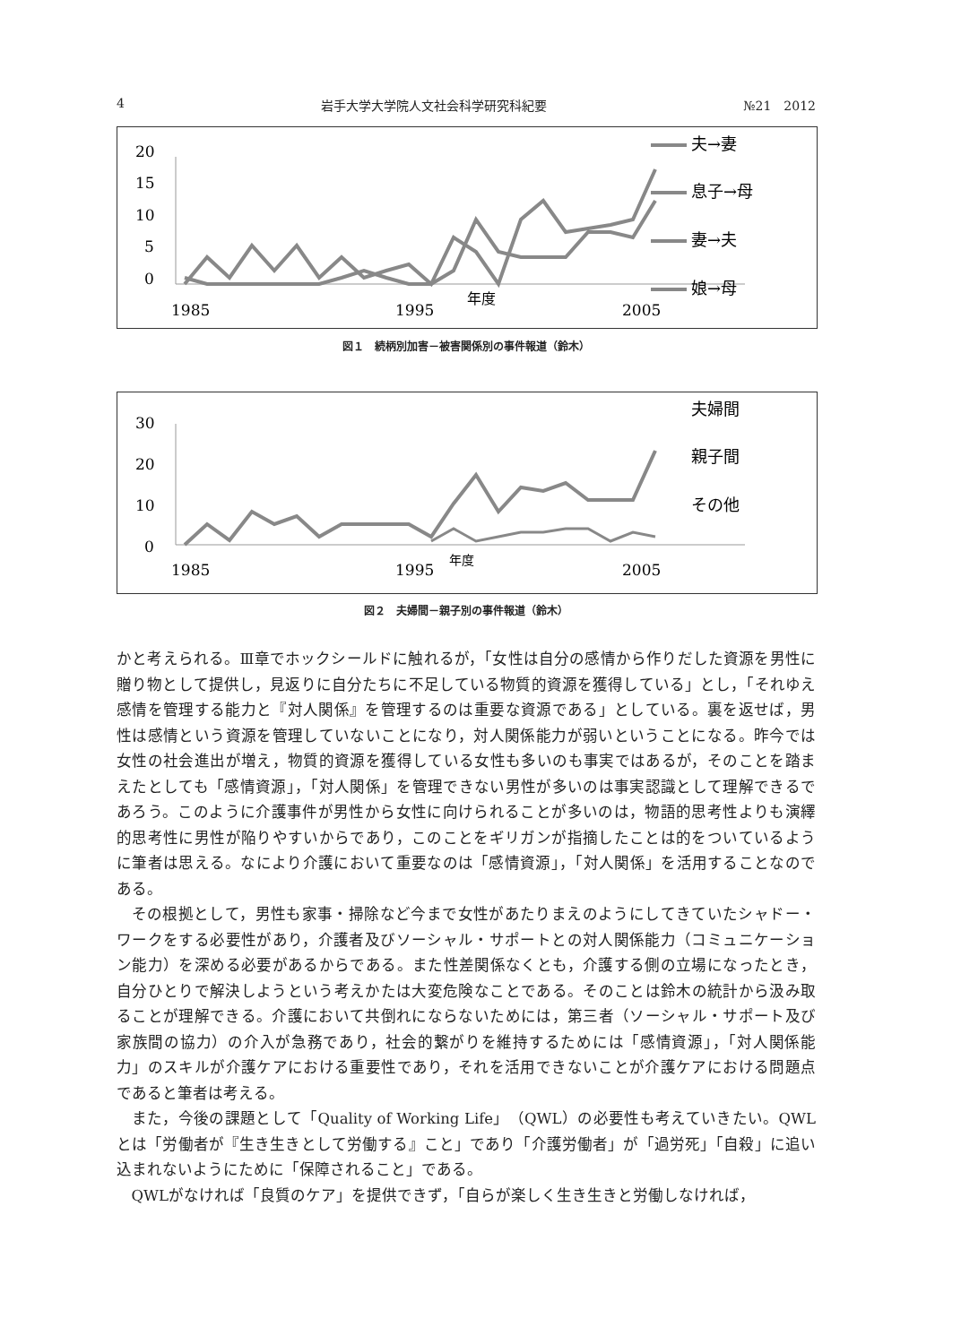4 岩手大学大学院人文社会科学研究科紀要 №21　2012
20
15
10
5
0
1985
1995
2005
年度
夫→妻
息子→母
妻→夫
娘→母
図１　続柄別加害－被害関係別の事件報道（鈴木）
30
20
10
0
1985
1995
2005
年度
夫婦間
親子間
その他
図２　夫婦間－親子別の事件報道（鈴木）
かと考えられる。Ⅲ章でホックシールドに触れるが，「女性は自分の感情から作りだした資源を男性に贈り物として提供し，見返りに自分たちに不足している物質的資源を獲得している」とし，「それゆえ感情を管理する能力と『対人関係』を管理するのは重要な資源である」としている。裏を返せば，男性は感情という資源を管理していないことになり，対人関係能力が弱いということになる。昨今では女性の社会進出が増え，物質的資源を獲得している女性も多いのも事実ではあるが，そのことを踏まえたとしても「感情資源」，「対人関係」を管理できない男性が多いのは事実認識として理解できるであろう。このように介護事件が男性から女性に向けられることが多いのは，物語的思考性よりも演繹的思考性に男性が陥りやすいからであり，このことをギリガンが指摘したことは的をついているように筆者は思える。なにより介護において重要なのは「感情資源」，「対人関係」を活用することなのである。
その根拠として，男性も家事・掃除など今まで女性があたりまえのようにしてきていたシャドー・ワークをする必要性があり，介護者及びソーシャル・サポートとの対人関係能力（コミュニケーション能力）を深める必要があるからである。また性差関係なくとも，介護する側の立場になったとき，自分ひとりで解決しようという考えかたは大変危険なことである。そのことは鈴木の統計から汲み取ることが理解できる。介護において共倒れにならないためには，第三者（ソーシャル・サポート及び家族間の協力）の介入が急務であり，社会的繋がりを維持するためには「感情資源」，「対人関係能力」のスキルが介護ケアにおける重要性であり，それを活用できないことが介護ケアにおける問題点であると筆者は考える。
また，今後の課題として「Quality of Working Life」（QWL）の必要性も考えていきたい。QWLとは「労働者が『生き生きとして労働する』こと」であり「介護労働者」が「過労死」「自殺」に追い込まれないようにために「保障されること」である。
QWLがなければ「良質のケア」を提供できず，「自らが楽しく生き生きと労働しなければ，